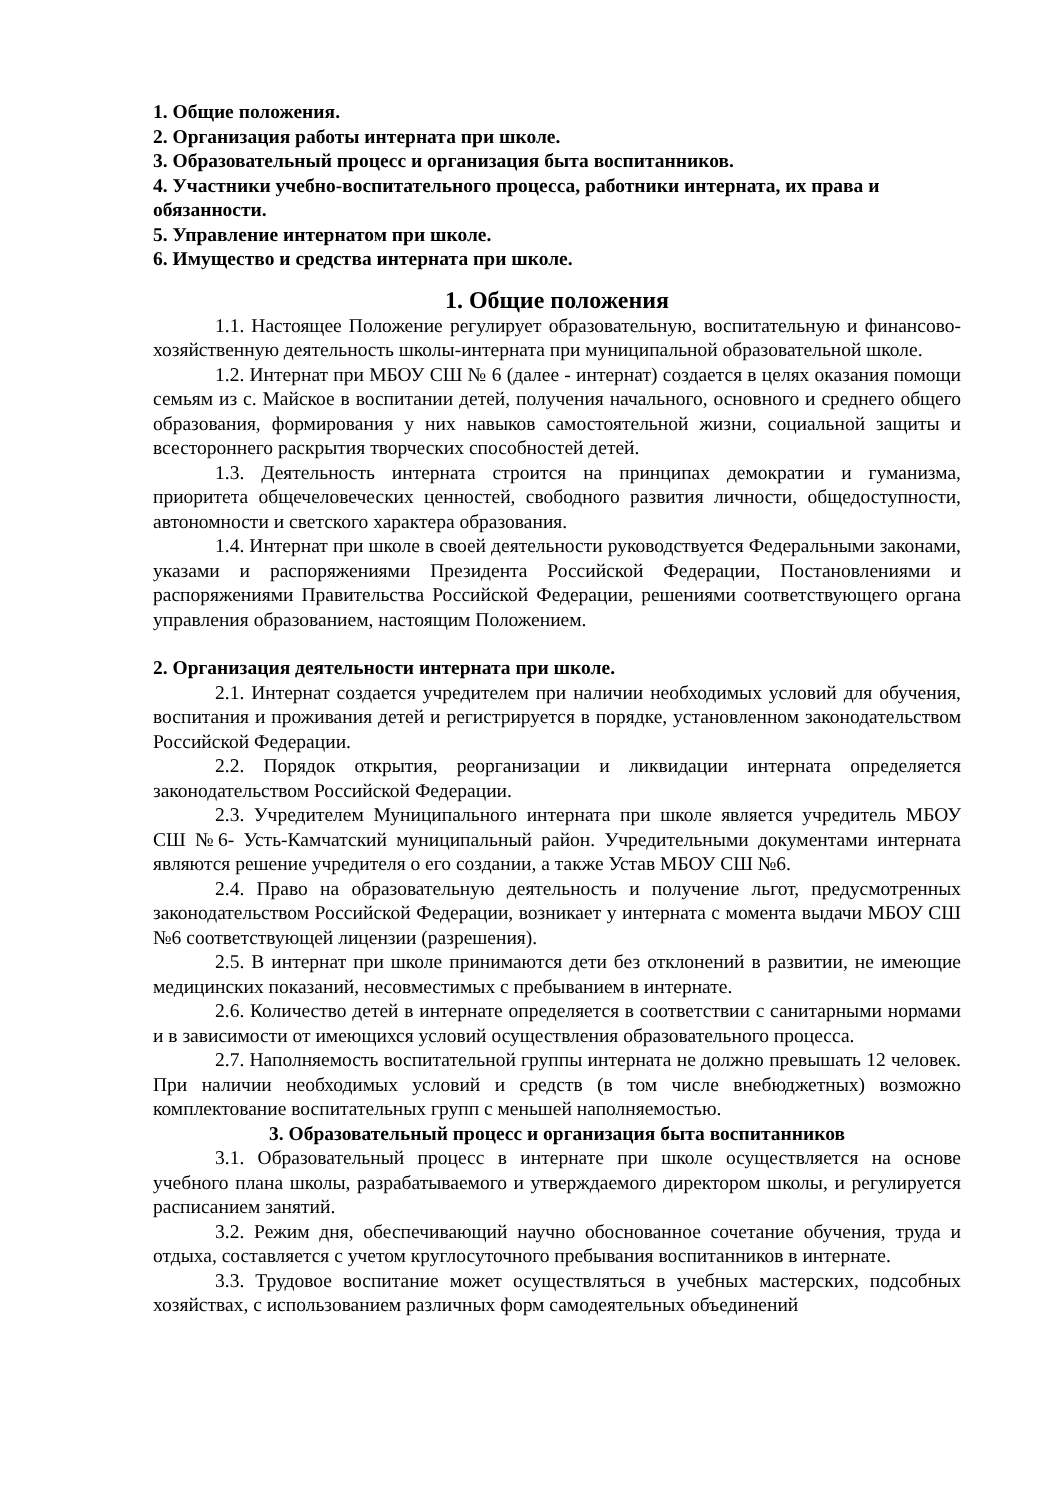1. Общие положения.
2. Организация работы интерната при школе.
3. Образовательный процесс и организация быта воспитанников.
4. Участники учебно-воспитательного процесса, работники интерната, их права и обязанности.
5. Управление интернатом при школе.
6. Имущество и средства интерната при школе.
1. Общие положения
1.1. Настоящее Положение регулирует образовательную, воспитательную и финансово-хозяйственную деятельность школы-интерната при муниципальной образовательной школе.
1.2. Интернат при МБОУ СШ № 6 (далее - интернат) создается в целях оказания помощи семьям из с. Майское в воспитании детей, получения начального, основного и среднего общего образования, формирования у них навыков самостоятельной жизни, социальной защиты и всестороннего раскрытия творческих способностей детей.
1.3. Деятельность интерната строится на принципах демократии и гуманизма, приоритета общечеловеческих ценностей, свободного развития личности, общедоступности, автономности и светского характера образования.
1.4. Интернат при школе в своей деятельности руководствуется Федеральными законами, указами и распоряжениями Президента Российской Федерации, Постановлениями и распоряжениями Правительства Российской Федерации, решениями соответствующего органа управления образованием, настоящим Положением.
2. Организация деятельности интерната при школе.
2.1. Интернат создается учредителем при наличии необходимых условий для обучения, воспитания и проживания детей и регистрируется в порядке, установленном законодательством Российской Федерации.
2.2. Порядок открытия, реорганизации и ликвидации интерната определяется законодательством Российской Федерации.
2.3. Учредителем Муниципального интерната при школе является учредитель МБОУ СШ №6- Усть-Камчатский муниципальный район. Учредительными документами интерната являются решение учредителя о его создании, а также Устав МБОУ СШ №6.
2.4. Право на образовательную деятельность и получение льгот, предусмотренных законодательством Российской Федерации, возникает у интерната с момента выдачи МБОУ СШ №6 соответствующей лицензии (разрешения).
2.5. В интернат при школе принимаются дети без отклонений в развитии, не имеющие медицинских показаний, несовместимых с пребыванием в интернате.
2.6. Количество детей в интернате определяется в соответствии с санитарными нормами и в зависимости от имеющихся условий осуществления образовательного процесса.
2.7. Наполняемость воспитательной группы интерната не должно превышать 12 человек. При наличии необходимых условий и средств (в том числе внебюджетных) возможно комплектование воспитательных групп с меньшей наполняемостью.
3. Образовательный процесс и организация быта воспитанников
3.1. Образовательный процесс в интернате при школе осуществляется на основе учебного плана школы, разрабатываемого и утверждаемого директором школы, и регулируется расписанием занятий.
3.2. Режим дня, обеспечивающий научно обоснованное сочетание обучения, труда и отдыха, составляется с учетом круглосуточного пребывания воспитанников в интернате.
3.3. Трудовое воспитание может осуществляться в учебных мастерских, подсобных хозяйствах, с использованием различных форм самодеятельных объединений